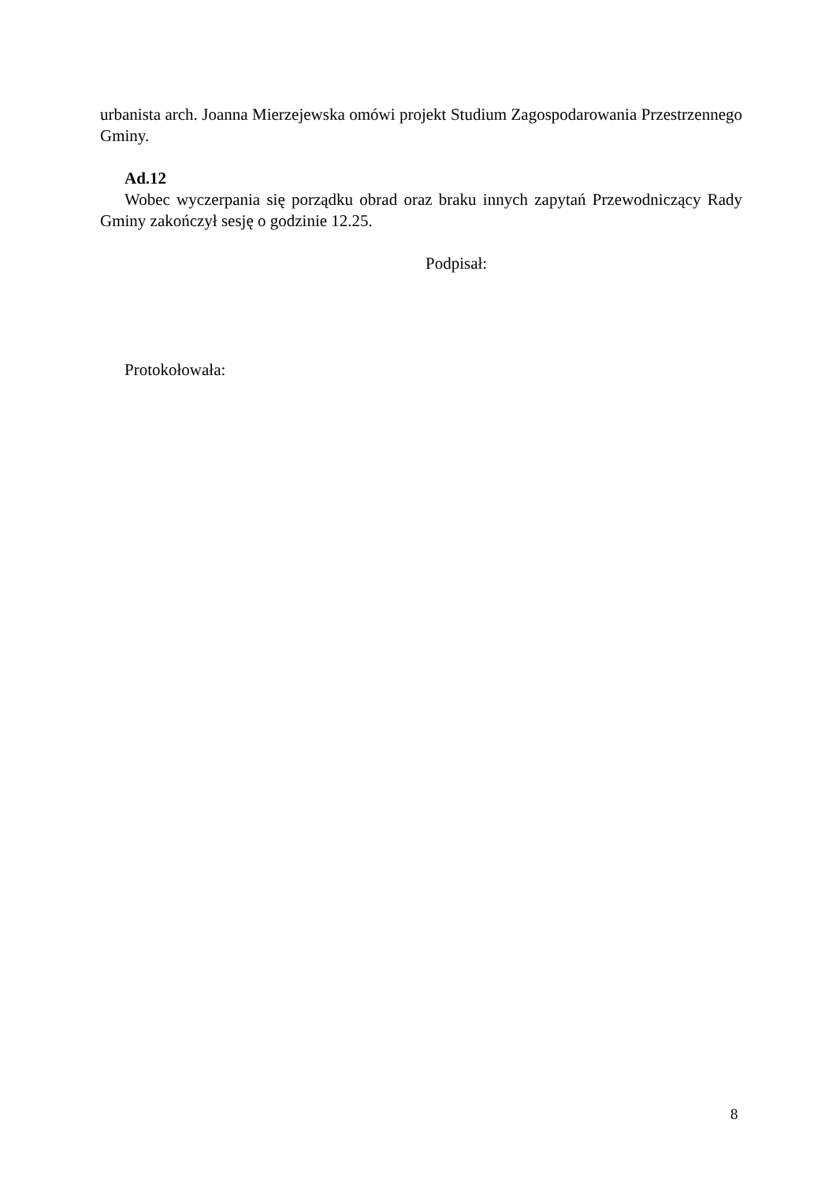urbanista arch. Joanna Mierzejewska omówi projekt Studium Zagospodarowania Przestrzennego Gminy.
Ad.12
Wobec wyczerpania się porządku obrad oraz braku innych zapytań Przewodniczący Rady Gminy zakończył sesję o godzinie 12.25.
Podpisał:
Protokołowała:
8